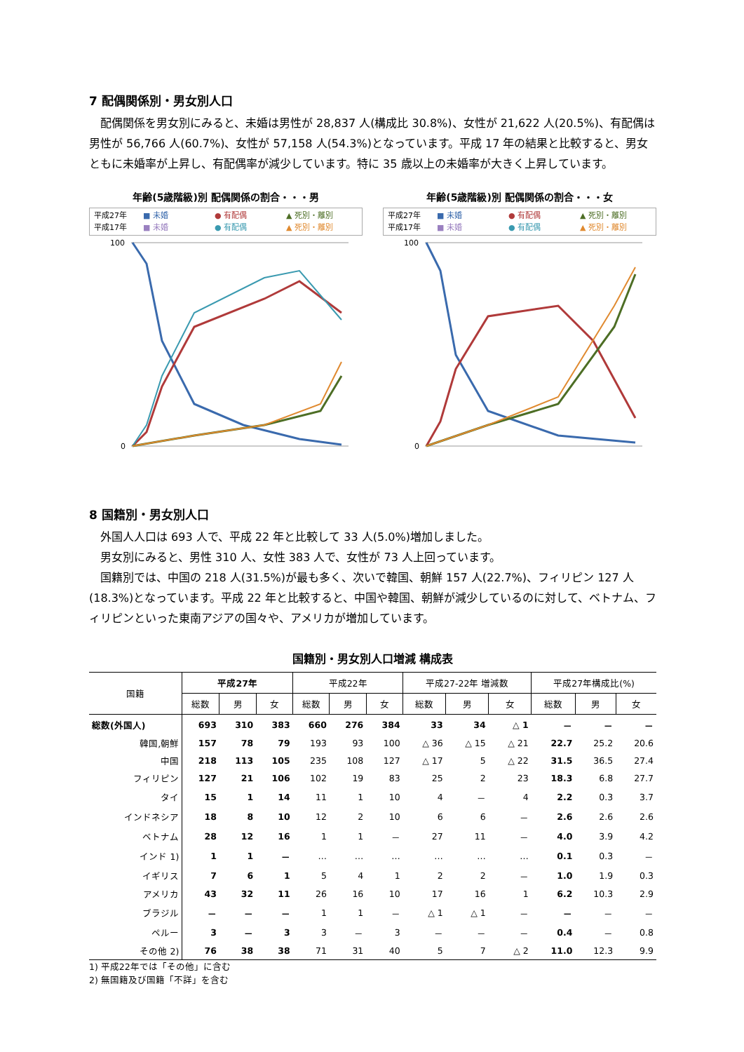7 配偶関係別・男女別人口
　配偶関係を男女別にみると、未婚は男性が 28,837 人(構成比 30.8%)、女性が 21,622 人(20.5%)、有配偶は男性が 56,766 人(60.7%)、女性が 57,158 人(54.3%)となっています。平成 17 年の結果と比較すると、男女ともに未婚率が上昇し、有配偶率が減少しています。特に 35 歳以上の未婚率が大きく上昇しています。
年齢(5歳階級)別 配偶関係の割合・・・男
平成27年 ■ 未婚 ● 有配偶 ▲ 死別・離別 平成17年 ■ 未婚 ● 有配偶 ▲ 死別・離別
100
0
年齢(5歳階級)別 配偶関係の割合・・・女
平成27年 ■ 未婚 ● 有配偶 ▲ 死別・離別 平成17年 ■ 未婚 ● 有配偶 ▲ 死別・離別
100
0
8 国籍別・男女別人口
　外国人人口は 693 人で、平成 22 年と比較して 33 人(5.0%)増加しました。
　男女別にみると、男性 310 人、女性 383 人で、女性が 73 人上回っています。
　国籍別では、中国の 218 人(31.5%)が最も多く、次いで韓国、朝鮮 157 人(22.7%)、フィリピン 127 人(18.3%)となっています。平成 22 年と比較すると、中国や韓国、朝鮮が減少しているのに対して、ベトナム、フィリピンといった東南アジアの国々や、アメリカが増加しています。
国籍別・男女別人口増減 構成表
| 国籍 | 平成27年 | | | 平成22年 | | | 平成27-22年 増減数 | | | 平成27年構成比(%) | | |
| --- | --- | --- | --- | --- | --- | --- | --- | --- | --- | --- | --- | --- |
| | 総数 | 男 | 女 | 総数 | 男 | 女 | 総数 | 男 | 女 | 総数 | 男 | 女 |
| 総数(外国人) | 693 | 310 | 383 | 660 | 276 | 384 | 33 | 34 | △ 1 | － | － | － |
| 韓国,朝鮮 | 157 | 78 | 79 | 193 | 93 | 100 | △ 36 | △ 15 | △ 21 | 22.7 | 25.2 | 20.6 |
| 中国 | 218 | 113 | 105 | 235 | 108 | 127 | △ 17 | 5 | △ 22 | 31.5 | 36.5 | 27.4 |
| フィリピン | 127 | 21 | 106 | 102 | 19 | 83 | 25 | 2 | 23 | 18.3 | 6.8 | 27.7 |
| タイ | 15 | 1 | 14 | 11 | 1 | 10 | 4 | － | 4 | 2.2 | 0.3 | 3.7 |
| インドネシア | 18 | 8 | 10 | 12 | 2 | 10 | 6 | 6 | － | 2.6 | 2.6 | 2.6 |
| ベトナム | 28 | 12 | 16 | 1 | 1 | － | 27 | 11 | － | 4.0 | 3.9 | 4.2 |
| インド 1) | 1 | 1 | － | … | … | … | … | … | … | 0.1 | 0.3 | － |
| イギリス | 7 | 6 | 1 | 5 | 4 | 1 | 2 | 2 | － | 1.0 | 1.9 | 0.3 |
| アメリカ | 43 | 32 | 11 | 26 | 16 | 10 | 17 | 16 | 1 | 6.2 | 10.3 | 2.9 |
| ブラジル | － | － | － | 1 | 1 | － | △ 1 | △ 1 | － | － | － | － |
| ペルー | 3 | － | 3 | 3 | － | 3 | － | － | － | 0.4 | － | 0.8 |
| その他 2) | 76 | 38 | 38 | 71 | 31 | 40 | 5 | 7 | △ 2 | 11.0 | 12.3 | 9.9 |
1) 平成22年では「その他」に含む
2) 無国籍及び国籍「不詳」を含む